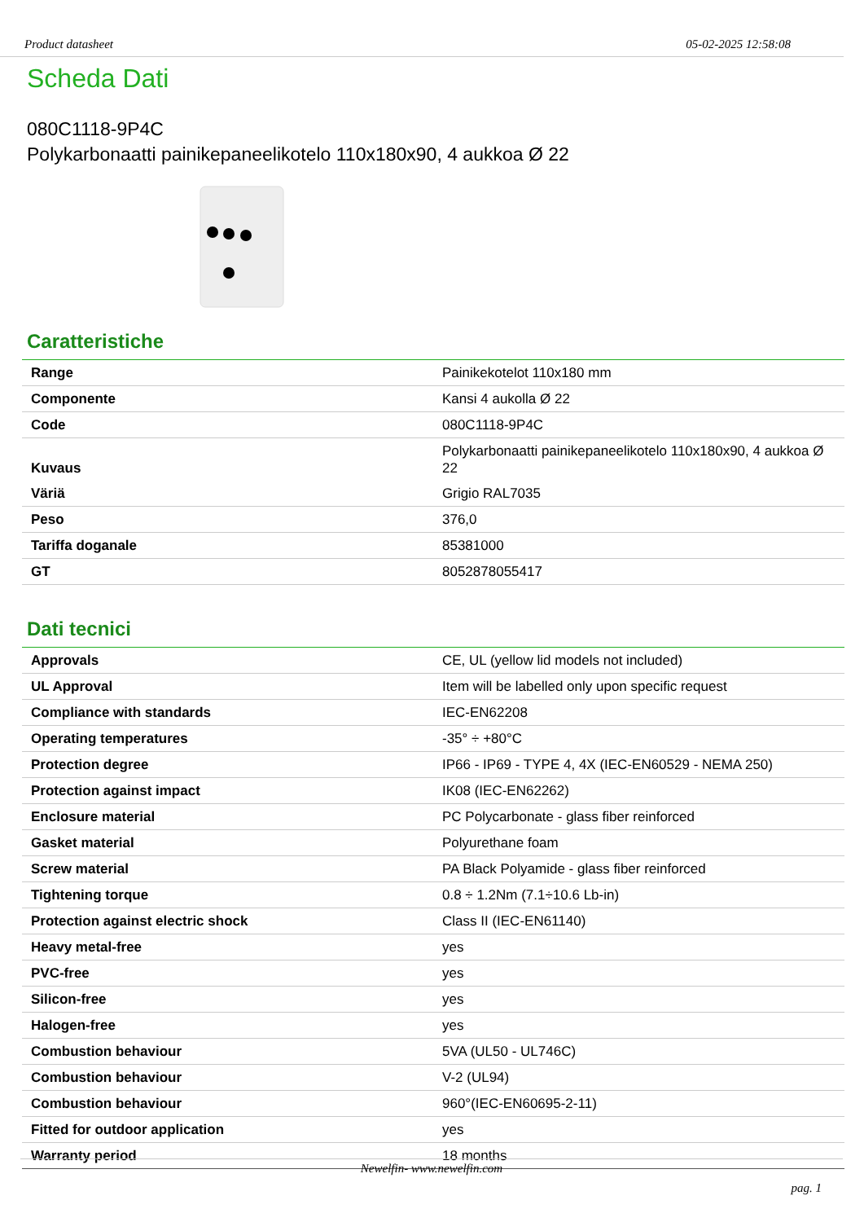Product datasheet 05-02-2025 12:58:08
Scheda Dati
080C1118-9P4C
Polykarbonaatti painikepaneelikotelo 110x180x90, 4 aukkoa Ø 22
Caratteristiche
| Range | Painikekotelot 110x180 mm |
| Componente | Kansi 4 aukolla Ø 22 |
| Code | 080C1118-9P4C |
| Kuvaus | Polykarbonaatti painikepaneelikotelo 110x180x90, 4 aukkoa Ø 22 |
| Väriä | Grigio RAL7035 |
| Peso | 376,0 |
| Tariffa doganale | 85381000 |
| GT | 8052878055417 |
Dati tecnici
| Approvals | CE, UL (yellow lid models not included) |
| UL Approval | Item will be labelled only upon specific request |
| Compliance with standards | IEC-EN62208 |
| Operating temperatures | -35° ÷ +80°C |
| Protection degree | IP66 - IP69 - TYPE 4, 4X (IEC-EN60529 - NEMA 250) |
| Protection against impact | IK08 (IEC-EN62262) |
| Enclosure material | PC Polycarbonate - glass fiber reinforced |
| Gasket material | Polyurethane foam |
| Screw material | PA Black Polyamide - glass fiber reinforced |
| Tightening torque | 0.8 ÷ 1.2Nm (7.1÷10.6 Lb-in) |
| Protection against electric shock | Class II (IEC-EN61140) |
| Heavy metal-free | yes |
| PVC-free | yes |
| Silicon-free | yes |
| Halogen-free | yes |
| Combustion behaviour | 5VA (UL50 - UL746C) |
| Combustion behaviour | V-2 (UL94) |
| Combustion behaviour | 960°(IEC-EN60695-2-11) |
| Fitted for outdoor application | yes |
| Warranty period | 18 months |
Newelfin- www.newelfin.com
pag. 1